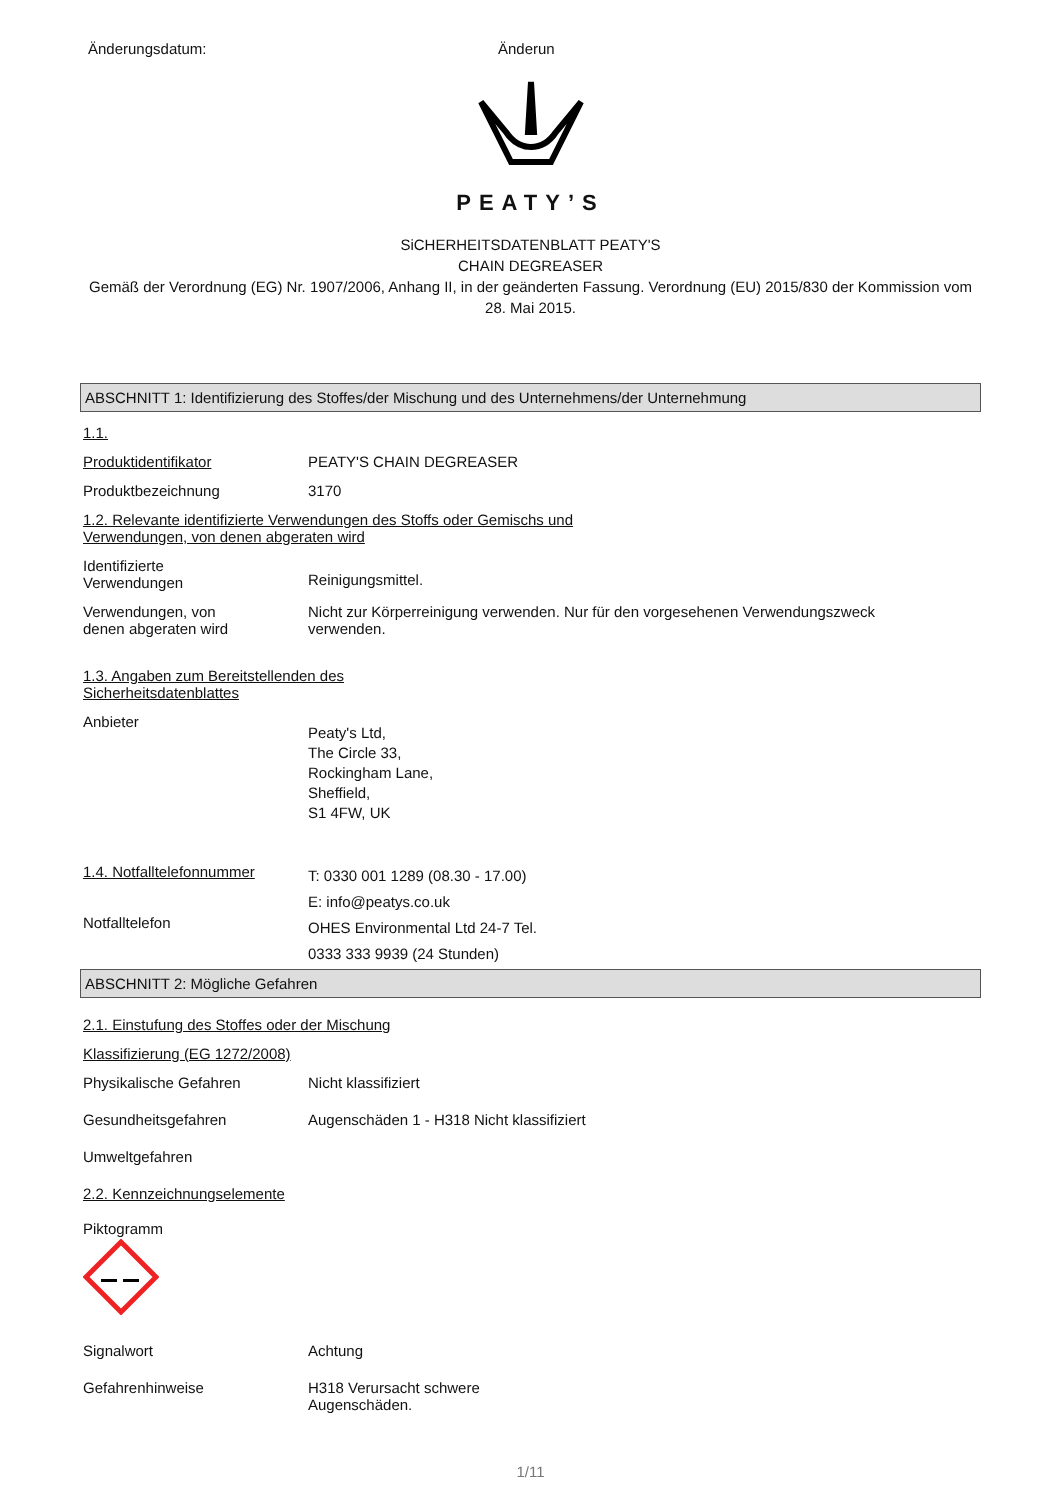Änderungsdatum: Änderun
PEATY’S
SiCHERHEITSDATENBLATT PEATY'S
CHAIN DEGREASER
Gemäß der Verordnung (EG) Nr. 1907/2006, Anhang II, in der geänderten Fassung. Verordnung (EU) 2015/830 der Kommission vom 28. Mai 2015.
ABSCHNITT 1: Identifizierung des Stoffes/der Mischung und des Unternehmens/der Unternehmung
1.1.
Produktidentifikator PEATY'S CHAIN DEGREASER
Produktbezeichnung 3170
1.2. Relevante identifizierte Verwendungen des Stoffs oder Gemischs und
Verwendungen, von denen abgeraten wird
Identifizierte
Verwendungen
Reinigungsmittel.
Verwendungen, von
denen abgeraten wird
Nicht zur Körperreinigung verwenden. Nur für den vorgesehenen Verwendungszweck
verwenden.
1.3. Angaben zum Bereitstellenden des
Sicherheitsdatenblattes
Anbieter
Peaty's Ltd,
The Circle 33,
Rockingham Lane,
Sheffield,
S1 4FW, UK
1.4. Notfalltelefonnummer
Notfalltelefon
T: 0330 001 1289 (08.30 - 17.00)
E: info@peatys.co.uk
OHES Environmental Ltd 24-7 Tel.
0333 333 9939 (24 Stunden)
ABSCHNITT 2: Mögliche Gefahren
2.1. Einstufung des Stoffes oder der Mischung
Klassifizierung (EG 1272/2008)
Physikalische Gefahren Nicht klassifiziert
Gesundheitsgefahren Augenschäden 1 - H318 Nicht klassifiziert
Umweltgefahren
2.2. Kennzeichnungselemente
Piktogramm
Signalwort Achtung
Gefahrenhinweise H318 Verursacht schwere
Augenschäden.
1/11